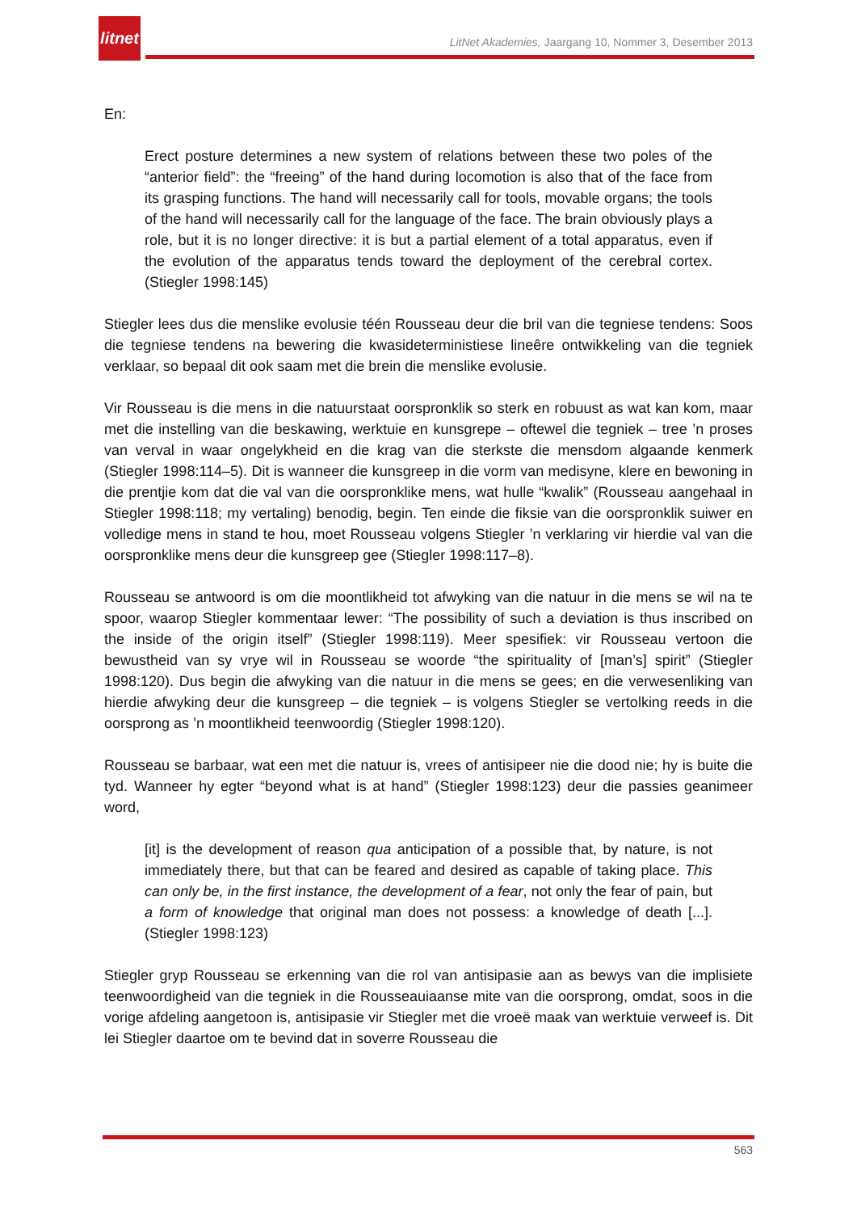litnet
LitNet Akademies, Jaargang 10, Nommer 3, Desember 2013
En:
Erect posture determines a new system of relations between these two poles of the “anterior field”: the “freeing” of the hand during locomotion is also that of the face from its grasping functions. The hand will necessarily call for tools, movable organs; the tools of the hand will necessarily call for the language of the face. The brain obviously plays a role, but it is no longer directive: it is but a partial element of a total apparatus, even if the evolution of the apparatus tends toward the deployment of the cerebral cortex. (Stiegler 1998:145)
Stiegler lees dus die menslike evolusie téén Rousseau deur die bril van die tegniese tendens: Soos die tegniese tendens na bewering die kwasideterministiese lineêre ontwikkeling van die tegniek verklaar, so bepaal dit ook saam met die brein die menslike evolusie.
Vir Rousseau is die mens in die natuurstaat oorspronklik so sterk en robuust as wat kan kom, maar met die instelling van die beskawing, werktuie en kunsgrepe – oftewel die tegniek – tree ’n proses van verval in waar ongelykheid en die krag van die sterkste die mensdom algaande kenmerk (Stiegler 1998:114–5). Dit is wanneer die kunsgreep in die vorm van medisyne, klere en bewoning in die prentjie kom dat die val van die oorspronklike mens, wat hulle “kwalik” (Rousseau aangehaal in Stiegler 1998:118; my vertaling) benodig, begin. Ten einde die fiksie van die oorspronklik suiwer en volledige mens in stand te hou, moet Rousseau volgens Stiegler ’n verklaring vir hierdie val van die oorspronklike mens deur die kunsgreep gee (Stiegler 1998:117–8).
Rousseau se antwoord is om die moontlikheid tot afwyking van die natuur in die mens se wil na te spoor, waarop Stiegler kommentaar lewer: “The possibility of such a deviation is thus inscribed on the inside of the origin itself” (Stiegler 1998:119). Meer spesifiek: vir Rousseau vertoon die bewustheid van sy vrye wil in Rousseau se woorde “the spirituality of [man’s] spirit” (Stiegler 1998:120). Dus begin die afwyking van die natuur in die mens se gees; en die verwesenliking van hierdie afwyking deur die kunsgreep – die tegniek – is volgens Stiegler se vertolking reeds in die oorsprong as ’n moontlikheid teenwoordig (Stiegler 1998:120).
Rousseau se barbaar, wat een met die natuur is, vrees of antisipeer nie die dood nie; hy is buite die tyd. Wanneer hy egter “beyond what is at hand” (Stiegler 1998:123) deur die passies geanimeer word,
[it] is the development of reason qua anticipation of a possible that, by nature, is not immediately there, but that can be feared and desired as capable of taking place. This can only be, in the first instance, the development of a fear, not only the fear of pain, but a form of knowledge that original man does not possess: a knowledge of death [...]. (Stiegler 1998:123)
Stiegler gryp Rousseau se erkenning van die rol van antisipasie aan as bewys van die implisiete teenwoordigheid van die tegniek in die Rousseauiaanse mite van die oorsprong, omdat, soos in die vorige afdeling aangetoon is, antisipasie vir Stiegler met die vroeë maak van werktuie verweef is. Dit lei Stiegler daartoe om te bevind dat in soverre Rousseau die
563